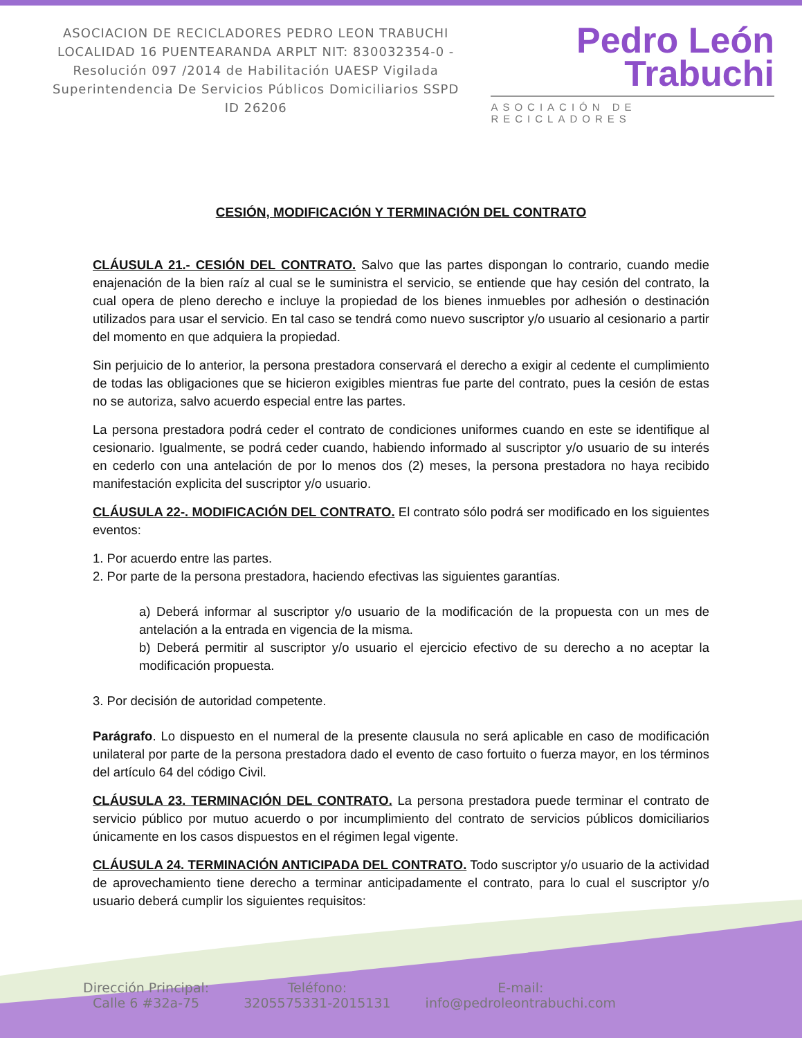ASOCIACION DE RECICLADORES PEDRO LEON TRABUCHI LOCALIDAD 16 PUENTEARANDA ARPLT NIT: 830032354-0 -Resolución 097 /2014 de Habilitación UAESP Vigilada Superintendencia De Servicios Públicos Domiciliarios SSPD ID 26206
Pedro León
Trabuchi
ASOCIACIÓN DE RECICLADORES
CESIÓN, MODIFICACIÓN Y TERMINACIÓN DEL CONTRATO
CLÁUSULA 21.- CESIÓN DEL CONTRATO. Salvo que las partes dispongan lo contrario, cuando medie enajenación de la bien raíz al cual se le suministra el servicio, se entiende que hay cesión del contrato, la cual opera de pleno derecho e incluye la propiedad de los bienes inmuebles por adhesión o destinación utilizados para usar el servicio. En tal caso se tendrá como nuevo suscriptor y/o usuario al cesionario a partir del momento en que adquiera la propiedad.
Sin perjuicio de lo anterior, la persona prestadora conservará el derecho a exigir al cedente el cumplimiento de todas las obligaciones que se hicieron exigibles mientras fue parte del contrato, pues la cesión de estas no se autoriza, salvo acuerdo especial entre las partes.
La persona prestadora podrá ceder el contrato de condiciones uniformes cuando en este se identifique al cesionario. Igualmente, se podrá ceder cuando, habiendo informado al suscriptor y/o usuario de su interés en cederlo con una antelación de por lo menos dos (2) meses, la persona prestadora no haya recibido manifestación explicita del suscriptor y/o usuario.
CLÁUSULA 22-. MODIFICACIÓN DEL CONTRATO. El contrato sólo podrá ser modificado en los siguientes eventos:
1. Por acuerdo entre las partes.
2. Por parte de la persona prestadora, haciendo efectivas las siguientes garantías.
a) Deberá informar al suscriptor y/o usuario de la modificación de la propuesta con un mes de antelación a la entrada en vigencia de la misma.
b) Deberá permitir al suscriptor y/o usuario el ejercicio efectivo de su derecho a no aceptar la modificación propuesta.
3. Por decisión de autoridad competente.
Parágrafo. Lo dispuesto en el numeral de la presente clausula no será aplicable en caso de modificación unilateral por parte de la persona prestadora dado el evento de caso fortuito o fuerza mayor, en los términos del artículo 64 del código Civil.
CLÁUSULA 23. TERMINACIÓN DEL CONTRATO. La persona prestadora puede terminar el contrato de servicio público por mutuo acuerdo o por incumplimiento del contrato de servicios públicos domiciliarios únicamente en los casos dispuestos en el régimen legal vigente.
CLÁUSULA 24. TERMINACIÓN ANTICIPADA DEL CONTRATO. Todo suscriptor y/o usuario de la actividad de aprovechamiento tiene derecho a terminar anticipadamente el contrato, para lo cual el suscriptor y/o usuario deberá cumplir los siguientes requisitos:
Dirección Principal:
Calle 6 #32a-75
Teléfono:
3205575331-2015131
E-mail:
info@pedroleontrabuchi.com